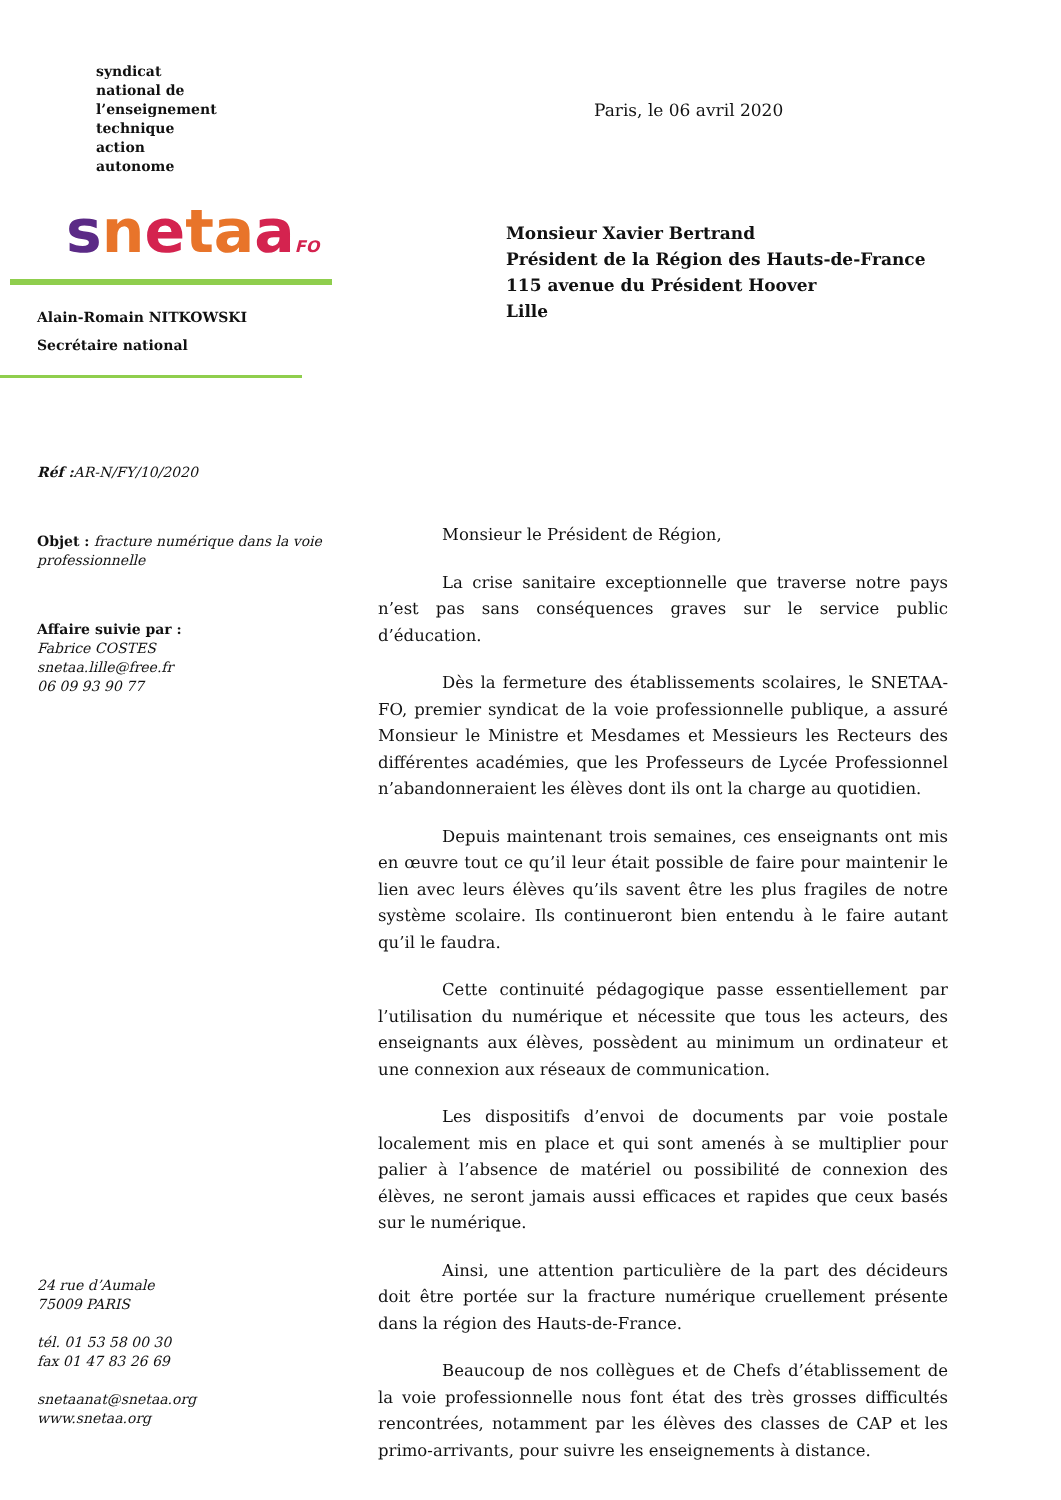syndicat
national de
l’enseignement
technique
action
autonome
snetaaFO
Alain-Romain NITKOWSKI
Secrétaire national
Réf : AR-N/FY/10/2020
Objet : fracture numérique dans la voie professionnelle
Affaire suivie par :
Fabrice COSTES
snetaa.lille@free.fr
06 09 93 90 77
24 rue d’Aumale
75009 PARIS
tél. 01 53 58 00 30
fax 01 47 83 26 69
snetaanat@snetaa.org
www.snetaa.org
Paris, le 06 avril 2020
Monsieur Xavier Bertrand
Président de la Région des Hauts-de-France
115 avenue du Président Hoover
Lille
Monsieur le Président de Région,
La crise sanitaire exceptionnelle que traverse notre pays n’est pas sans conséquences graves sur le service public d’éducation.
Dès la fermeture des établissements scolaires, le SNETAA-FO, premier syndicat de la voie professionnelle publique, a assuré Monsieur le Ministre et Mesdames et Messieurs les Recteurs des différentes académies, que les Professeurs de Lycée Professionnel n’abandonneraient les élèves dont ils ont la charge au quotidien.
Depuis maintenant trois semaines, ces enseignants ont mis en œuvre tout ce qu’il leur était possible de faire pour maintenir le lien avec leurs élèves qu’ils savent être les plus fragiles de notre système scolaire. Ils continueront bien entendu à le faire autant qu’il le faudra.
Cette continuité pédagogique passe essentiellement par l’utilisation du numérique et nécessite que tous les acteurs, des enseignants aux élèves, possèdent au minimum un ordinateur et une connexion aux réseaux de communication.
Les dispositifs d’envoi de documents par voie postale localement mis en place et qui sont amenés à se multiplier pour palier à l’absence de matériel ou possibilité de connexion des élèves, ne seront jamais aussi efficaces et rapides que ceux basés sur le numérique.
Ainsi, une attention particulière de la part des décideurs doit être portée sur la fracture numérique cruellement présente dans la région des Hauts-de-France.
Beaucoup de nos collègues et de Chefs d’établissement de la voie professionnelle nous font état des très grosses difficultés rencontrées, notamment par les élèves des classes de CAP et les primo-arrivants, pour suivre les enseignements à distance.